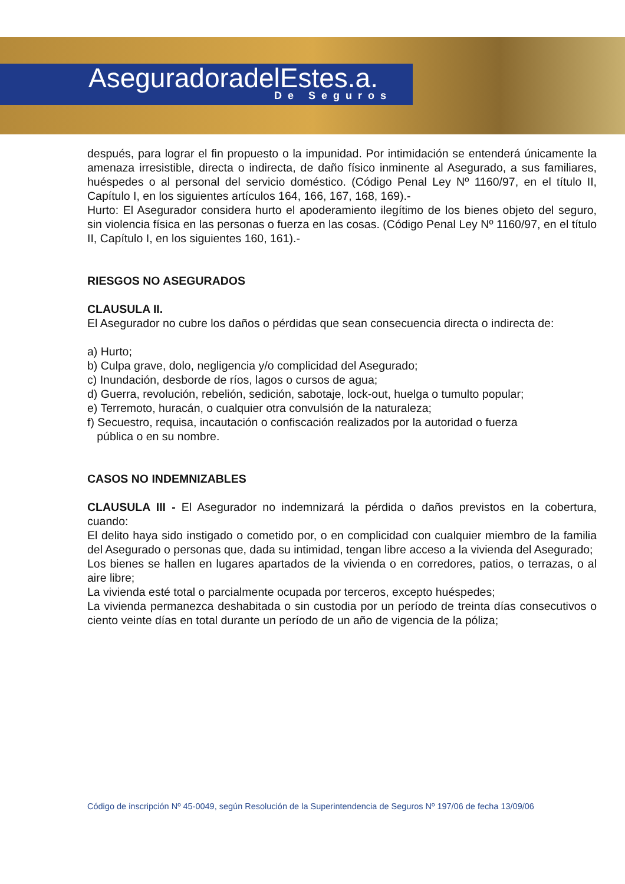AseguradoradelEstes.a.
De Seguros
después, para lograr el fin propuesto o la impunidad. Por intimidación se entenderá únicamente la amenaza irresistible, directa o indirecta, de daño físico inminente al Asegurado, a sus familiares, huéspedes o al personal del servicio doméstico. (Código Penal Ley Nº 1160/97, en el título II, Capítulo I, en los siguientes artículos 164, 166, 167, 168, 169).-
Hurto: El Asegurador considera hurto el apoderamiento ilegítimo de los bienes objeto del seguro, sin violencia física en las personas o fuerza en las cosas. (Código Penal Ley Nº 1160/97, en el título II, Capítulo I, en los siguientes 160, 161).-
RIESGOS NO ASEGURADOS
CLAUSULA II.
El Asegurador no cubre los daños o pérdidas que sean consecuencia directa o indirecta de:
a) Hurto;
b) Culpa grave, dolo, negligencia y/o complicidad del Asegurado;
c) Inundación, desborde de ríos, lagos o cursos de agua;
d) Guerra, revolución, rebelión, sedición, sabotaje, lock-out, huelga o tumulto popular;
e) Terremoto, huracán, o cualquier otra convulsión de la naturaleza;
f) Secuestro, requisa, incautación o confiscación realizados por la autoridad o fuerza
pública o en su nombre.
CASOS NO INDEMNIZABLES
CLAUSULA III - El Asegurador no indemnizará la pérdida o daños previstos en la cobertura, cuando:
El delito haya sido instigado o cometido por, o en complicidad con cualquier miembro de la familia del Asegurado o personas que, dada su intimidad, tengan libre acceso a la vivienda del Asegurado;
Los bienes se hallen en lugares apartados de la vivienda o en corredores, patios, o terrazas, o al aire libre;
La vivienda esté total o parcialmente ocupada por terceros, excepto huéspedes;
La vivienda permanezca deshabitada o sin custodia por un período de treinta días consecutivos o ciento veinte días en total durante un período de un año de vigencia de la póliza;
Código de inscripción Nº 45-0049, según Resolución de la Superintendencia de Seguros Nº 197/06 de fecha 13/09/06